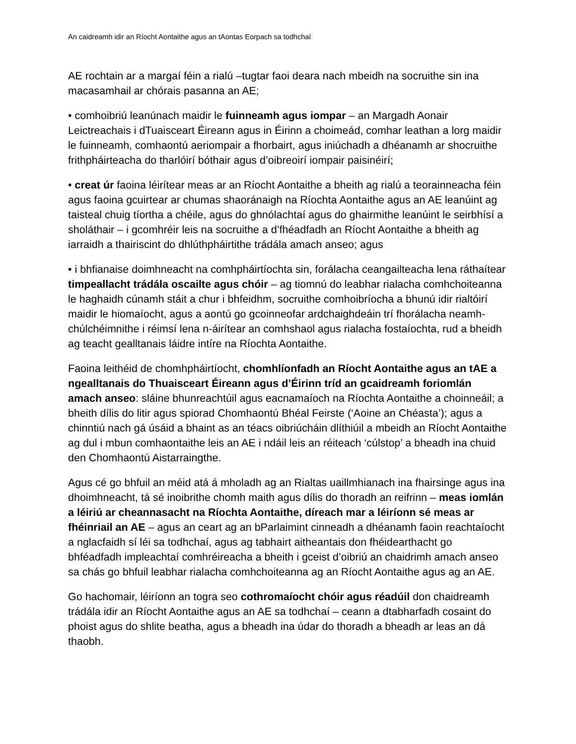An caidreamh idir an Ríocht Aontaithe agus an tAontas Eorpach sa todhchaí
AE rochtain ar a margaí féin a rialú –tugtar faoi deara nach mbeidh na socruithe sin ina macasamhail ar chórais pasanna an AE;
• comhoibriú leanúnach maidir le fuinneamh agus iompar – an Margadh Aonair Leictreachais i dTuaisceart Éireann agus in Éirinn a choimeád, comhar leathan a lorg maidir le fuinneamh, comhaontú aeriompair a fhorbairt, agus iniúchadh a dhéanamh ar shocruithe frithpháirteacha do tharlóirí bóthair agus d’oibreoirí iompair paisinéirí;
• creat úr faoina léirítear meas ar an Ríocht Aontaithe a bheith ag rialú a teorainneacha féin agus faoina gcuirtear ar chumas shaoránaigh na Ríochta Aontaithe agus an AE leanúint ag taisteal chuig tíortha a chéile, agus do ghnólachtaí agus do ghairmithe leanúint le seirbhísí a sholáthair – i gcomhréir leis na socruithe a d’fhéadfadh an Ríocht Aontaithe a bheith ag iarraidh a thairiscint do dhlúthpháirtithe trádála amach anseo; agus
• i bhfianaise doimhneacht na comhpháirtíochta sin, forálacha ceangailteacha lena ráthaítear timpeallacht trádála oscailte agus chóir – ag tiomnú do leabhar rialacha comhchoiteanna le haghaidh cúnamh stáit a chur i bhfeidhm, socruithe comhoibríocha a bhunú idir rialtóirí maidir le hiomaíocht, agus a aontú go gcoinneofar ardchaighdeáin trí fhorálacha neamh-chúlchéimnithe i réimsí lena n-áirítear an comhshaol agus rialacha fostaíochta, rud a bheidh ag teacht gealltanais láidre intíre na Ríochta Aontaithe.
Faoina leithéid de chomhpháirtíocht, chomhlíonfadh an Ríocht Aontaithe agus an tAE a ngealltanais do Thuaisceart Éireann agus d’Éirinn tríd an gcaidreamh foriomlán amach anseo: sláine bhunreachtúil agus eacnamaíoch na Ríochta Aontaithe a choinneáil; a bheith dílis do litir agus spiorad Chomhaontú Bhéal Feirste (‘Aoine an Chéasta’); agus a chinntiú nach gá úsáid a bhaint as an téacs oibriúcháin dlíthiúil a mbeidh an Ríocht Aontaithe ag dul i mbun comhaontaithe leis an AE i ndáil leis an réiteach ‘cúlstop’ a bheadh ina chuid den Chomhaontú Aistarraingthe.
Agus cé go bhfuil an méid atá á mholadh ag an Rialtas uaillmhianach ina fhairsinge agus ina dhoimhneacht, tá sé inoibrithe chomh maith agus dílis do thoradh an reifrinn – meas iomlán a léiriú ar cheannasacht na Ríochta Aontaithe, díreach mar a léiríonn sé meas ar fhéinriail an AE – agus an ceart ag an bParlaimint cinneadh a dhéanamh faoin reachtaíocht a nglacfaidh sí léi sa todhchaí, agus ag tabhairt aitheantais don fhéidearthacht go bhféadfadh impleachtaí comhréireacha a bheith i gceist d’oibriú an chaidrimh amach anseo sa chás go bhfuil leabhar rialacha comhchoiteanna ag an Ríocht Aontaithe agus ag an AE.
Go hachomair, léiríonn an togra seo cothromaíocht chóir agus réadúil don chaidreamh trádála idir an Ríocht Aontaithe agus an AE sa todhchaí – ceann a dtabharfadh cosaint do phoist agus do shlite beatha, agus a bheadh ina údar do thoradh a bheadh ar leas an dá thaobh.